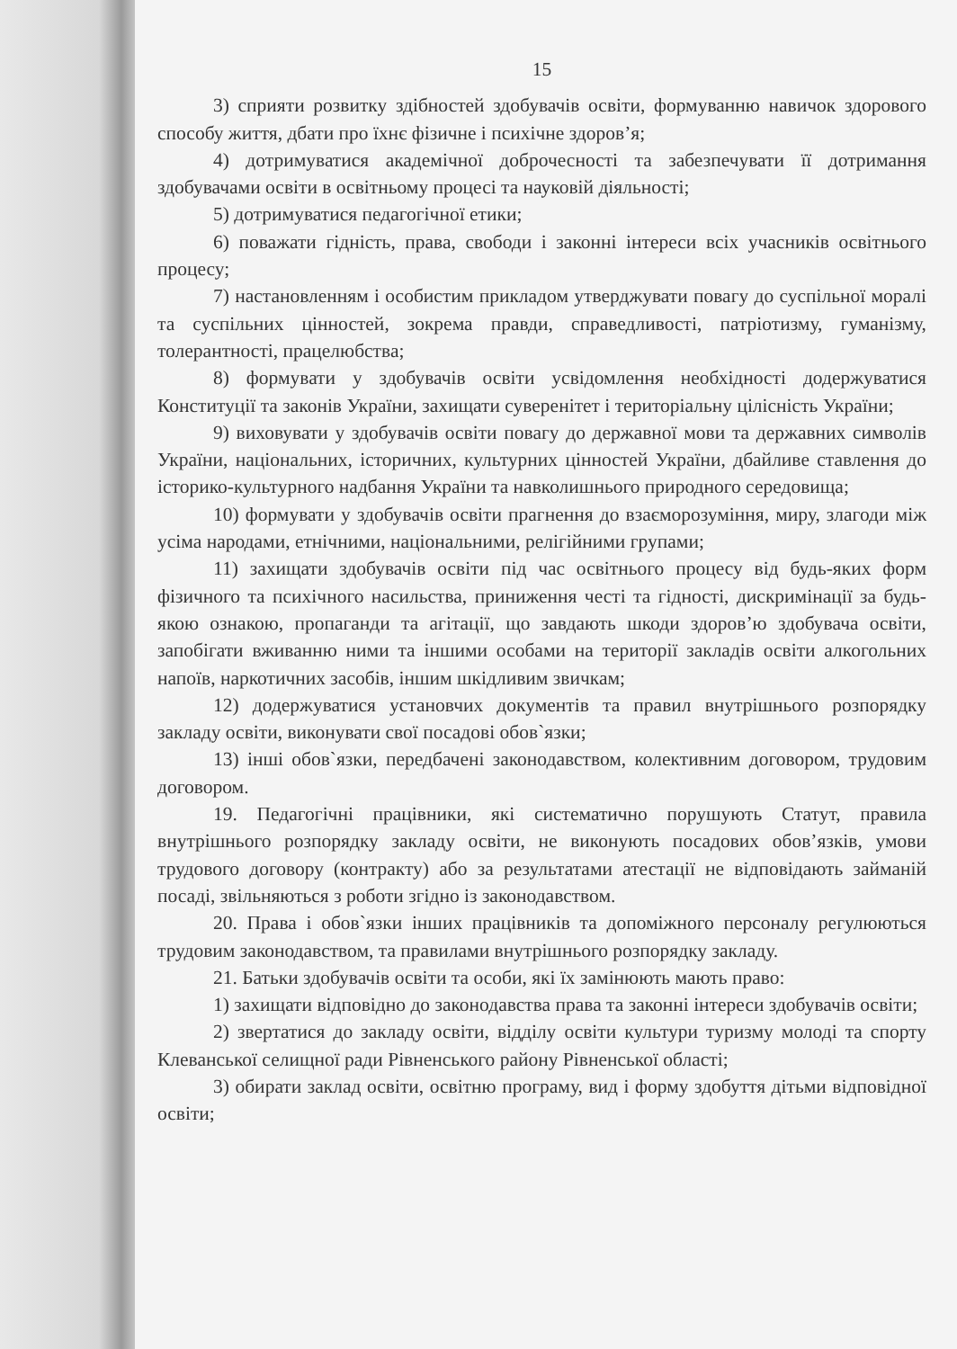15
3) сприяти розвитку здібностей здобувачів освіти, формуванню навичок здорового способу життя, дбати про їхнє фізичне і психічне здоров’я;
4) дотримуватися академічної доброчесності та забезпечувати її дотримання здобувачами освіти в освітньому процесі та науковій діяльності;
5) дотримуватися педагогічної етики;
6) поважати гідність, права, свободи і законні інтереси всіх учасників освітнього процесу;
7) настановленням і особистим прикладом утверджувати повагу до суспільної моралі та суспільних цінностей, зокрема правди, справедливості, патріотизму, гуманізму, толерантності, працелюбства;
8) формувати у здобувачів освіти усвідомлення необхідності додержуватися Конституції та законів України, захищати суверенітет і територіальну цілісність України;
9) виховувати у здобувачів освіти повагу до державної мови та державних символів України, національних, історичних, культурних цінностей України, дбайливе ставлення до історико-культурного надбання України та навколишнього природного середовища;
10) формувати у здобувачів освіти прагнення до взаєморозуміння, миру, злагоди між усіма народами, етнічними, національними, релігійними групами;
11) захищати здобувачів освіти під час освітнього процесу від будь-яких форм фізичного та психічного насильства, приниження честі та гідності, дискримінації за будь-якою ознакою, пропаганди та агітації, що завдають шкоди здоров’ю здобувача освіти, запобігати вживанню ними та іншими особами на території закладів освіти алкогольних напоїв, наркотичних засобів, іншим шкідливим звичкам;
12) додержуватися установчих документів та правил внутрішнього розпорядку закладу освіти, виконувати свої посадові обов`язки;
13) інші обов`язки, передбачені законодавством, колективним договором, трудовим договором.
19. Педагогічні працівники, які систематично порушують Статут, правила внутрішнього розпорядку закладу освіти, не виконують посадових обов’язків, умови трудового договору (контракту) або за результатами атестації не відповідають займаній посаді, звільняються з роботи згідно із законодавством.
20. Права і обов`язки інших працівників та допоміжного персоналу регулюються трудовим законодавством, та правилами внутрішнього розпорядку закладу.
21. Батьки здобувачів освіти та особи, які їх замінюють мають право:
1) захищати відповідно до законодавства права та законні інтереси здобувачів освіти;
2) звертатися до закладу освіти, відділу освіти культури туризму молоді та спорту Клеванської селищної ради Рівненського району Рівненської області;
3) обирати заклад освіти, освітню програму, вид і форму здобуття дітьми відповідної освіти;